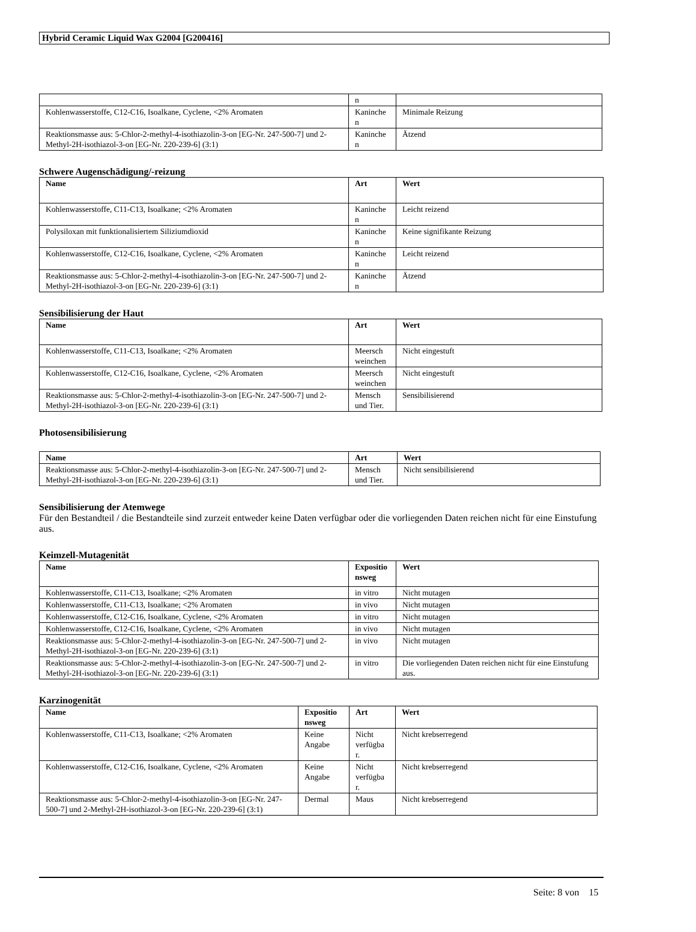Hybrid Ceramic Liquid Wax G2004 [G200416]
| | n | |
| Kohlenwasserstoffe, C12-C16, Isoalkane, Cyclene, <2% Aromaten | Kaninche n | Minimale Reizung |
| Reaktionsmasse aus: 5-Chlor-2-methyl-4-isothiazolin-3-on [EG-Nr. 247-500-7] und 2-Methyl-2H-isothiazol-3-on [EG-Nr. 220-239-6] (3:1) | Kaninche n | Ätzend |
Schwere Augenschädigung/-reizung
| Name | Art | Wert |
| --- | --- | --- |
| Kohlenwasserstoffe, C11-C13, Isoalkane; <2% Aromaten | Kaninche n | Leicht reizend |
| Polysiloxan mit funktionalisiertem Siliziumdioxid | Kaninche n | Keine signifikante Reizung |
| Kohlenwasserstoffe, C12-C16, Isoalkane, Cyclene, <2% Aromaten | Kaninche n | Leicht reizend |
| Reaktionsmasse aus: 5-Chlor-2-methyl-4-isothiazolin-3-on [EG-Nr. 247-500-7] und 2-Methyl-2H-isothiazol-3-on [EG-Nr. 220-239-6] (3:1) | Kaninche n | Ätzend |
Sensibilisierung der Haut
| Name | Art | Wert |
| --- | --- | --- |
| Kohlenwasserstoffe, C11-C13, Isoalkane; <2% Aromaten | Meersch weinchen | Nicht eingestuft |
| Kohlenwasserstoffe, C12-C16, Isoalkane, Cyclene, <2% Aromaten | Meersch weinchen | Nicht eingestuft |
| Reaktionsmasse aus: 5-Chlor-2-methyl-4-isothiazolin-3-on [EG-Nr. 247-500-7] und 2-Methyl-2H-isothiazol-3-on [EG-Nr. 220-239-6] (3:1) | Mensch und Tier. | Sensibilisierend |
Photosensibilisierung
| Name | Art | Wert |
| --- | --- | --- |
| Reaktionsmasse aus: 5-Chlor-2-methyl-4-isothiazolin-3-on [EG-Nr. 247-500-7] und 2-Methyl-2H-isothiazol-3-on [EG-Nr. 220-239-6] (3:1) | Mensch und Tier. | Nicht sensibilisierend |
Sensibilisierung der Atemwege
Für den Bestandteil / die Bestandteile sind zurzeit entweder keine Daten verfügbar oder die vorliegenden Daten reichen nicht für eine Einstufung aus.
Keimzell-Mutagenität
| Name | Expositio nsweg | Wert |
| --- | --- | --- |
| Kohlenwasserstoffe, C11-C13, Isoalkane; <2% Aromaten | in vitro | Nicht mutagen |
| Kohlenwasserstoffe, C11-C13, Isoalkane; <2% Aromaten | in vivo | Nicht mutagen |
| Kohlenwasserstoffe, C12-C16, Isoalkane, Cyclene, <2% Aromaten | in vitro | Nicht mutagen |
| Kohlenwasserstoffe, C12-C16, Isoalkane, Cyclene, <2% Aromaten | in vivo | Nicht mutagen |
| Reaktionsmasse aus: 5-Chlor-2-methyl-4-isothiazolin-3-on [EG-Nr. 247-500-7] und 2-Methyl-2H-isothiazol-3-on [EG-Nr. 220-239-6] (3:1) | in vivo | Nicht mutagen |
| Reaktionsmasse aus: 5-Chlor-2-methyl-4-isothiazolin-3-on [EG-Nr. 247-500-7] und 2-Methyl-2H-isothiazol-3-on [EG-Nr. 220-239-6] (3:1) | in vitro | Die vorliegenden Daten reichen nicht für eine Einstufung aus. |
Karzinogenität
| Name | Expositio nsweg | Art | Wert |
| --- | --- | --- | --- |
| Kohlenwasserstoffe, C11-C13, Isoalkane; <2% Aromaten | Keine Angabe | Nicht verfügba r. | Nicht krebserregend |
| Kohlenwasserstoffe, C12-C16, Isoalkane, Cyclene, <2% Aromaten | Keine Angabe | Nicht verfügba r. | Nicht krebserregend |
| Reaktionsmasse aus: 5-Chlor-2-methyl-4-isothiazolin-3-on [EG-Nr. 247-500-7] und 2-Methyl-2H-isothiazol-3-on [EG-Nr. 220-239-6] (3:1) | Dermal | Maus | Nicht krebserregend |
Seite: 8 von 15